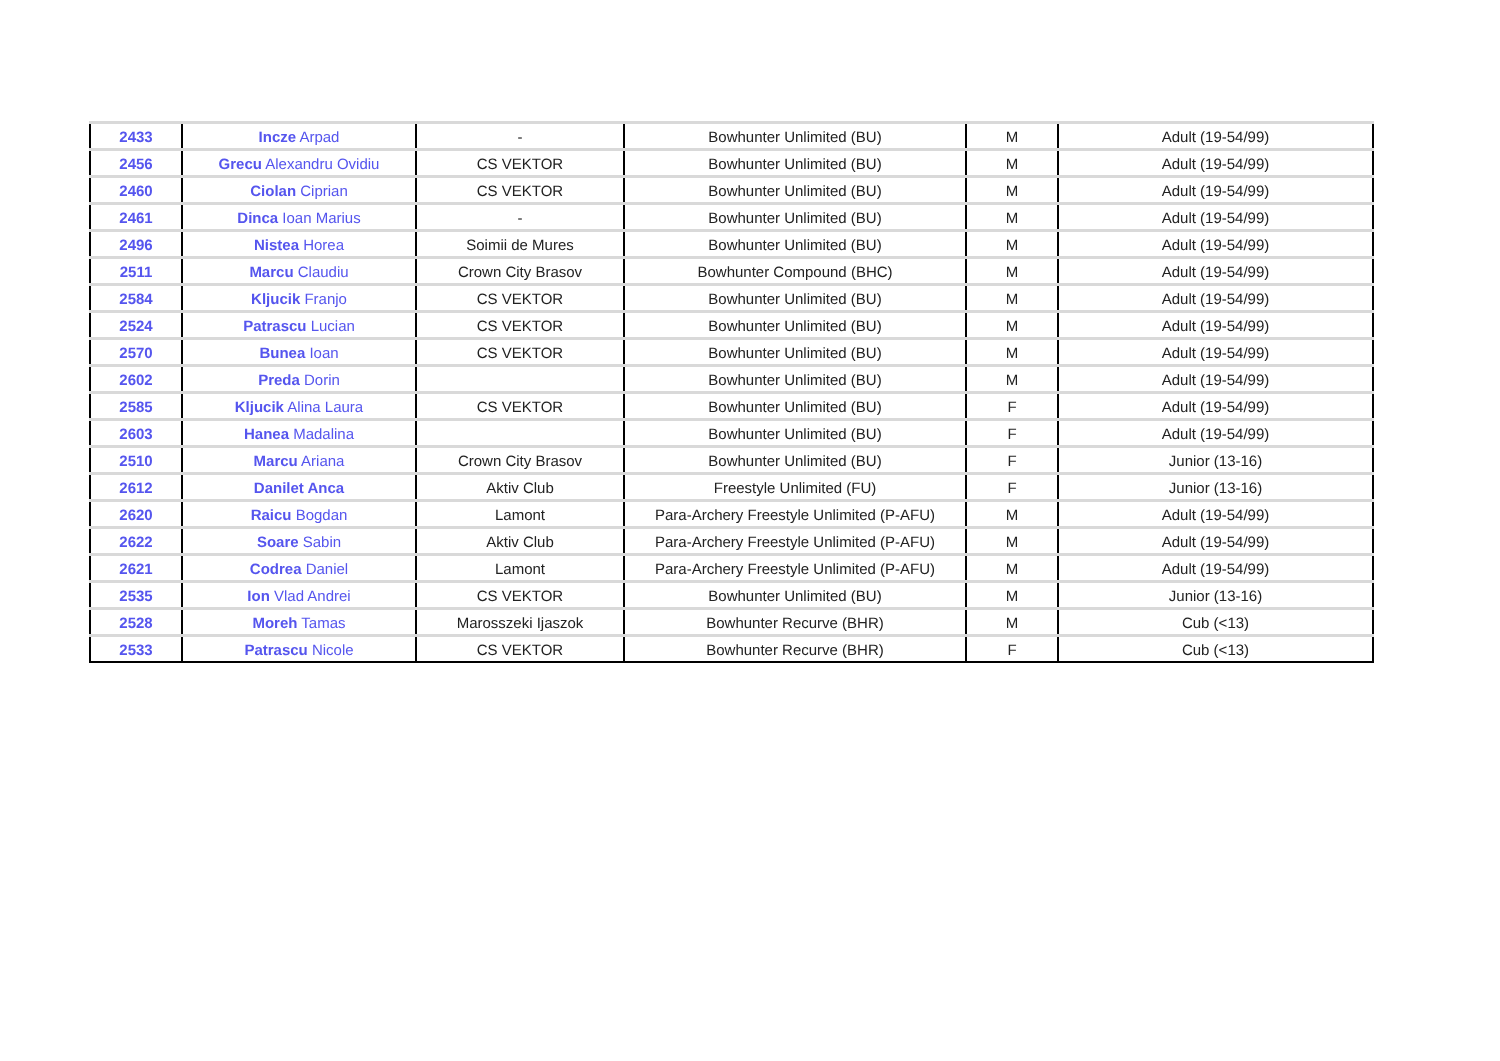| 2433 | Incze Arpad | - | Bowhunter Unlimited (BU) | M | Adult (19-54/99) |
| 2456 | Grecu Alexandru Ovidiu | CS VEKTOR | Bowhunter Unlimited (BU) | M | Adult (19-54/99) |
| 2460 | Ciolan Ciprian | CS VEKTOR | Bowhunter Unlimited (BU) | M | Adult (19-54/99) |
| 2461 | Dinca Ioan Marius | - | Bowhunter Unlimited (BU) | M | Adult (19-54/99) |
| 2496 | Nistea Horea | Soimii de Mures | Bowhunter Unlimited (BU) | M | Adult (19-54/99) |
| 2511 | Marcu Claudiu | Crown City Brasov | Bowhunter Compound (BHC) | M | Adult (19-54/99) |
| 2584 | Kljucik Franjo | CS VEKTOR | Bowhunter Unlimited (BU) | M | Adult (19-54/99) |
| 2524 | Patrascu Lucian | CS VEKTOR | Bowhunter Unlimited (BU) | M | Adult (19-54/99) |
| 2570 | Bunea Ioan | CS VEKTOR | Bowhunter Unlimited (BU) | M | Adult (19-54/99) |
| 2602 | Preda Dorin | | Bowhunter Unlimited (BU) | M | Adult (19-54/99) |
| 2585 | Kljucik Alina Laura | CS VEKTOR | Bowhunter Unlimited (BU) | F | Adult (19-54/99) |
| 2603 | Hanea Madalina | | Bowhunter Unlimited (BU) | F | Adult (19-54/99) |
| 2510 | Marcu Ariana | Crown City Brasov | Bowhunter Unlimited (BU) | F | Junior (13-16) |
| 2612 | Danilet Anca | Aktiv Club | Freestyle Unlimited (FU) | F | Junior (13-16) |
| 2620 | Raicu Bogdan | Lamont | Para-Archery Freestyle Unlimited (P-AFU) | M | Adult (19-54/99) |
| 2622 | Soare Sabin | Aktiv Club | Para-Archery Freestyle Unlimited (P-AFU) | M | Adult (19-54/99) |
| 2621 | Codrea Daniel | Lamont | Para-Archery Freestyle Unlimited (P-AFU) | M | Adult (19-54/99) |
| 2535 | Ion Vlad Andrei | CS VEKTOR | Bowhunter Unlimited (BU) | M | Junior (13-16) |
| 2528 | Moreh Tamas | Marosszeki Ijaszok | Bowhunter Recurve (BHR) | M | Cub (<13) |
| 2533 | Patrascu Nicole | CS VEKTOR | Bowhunter Recurve (BHR) | F | Cub (<13) |